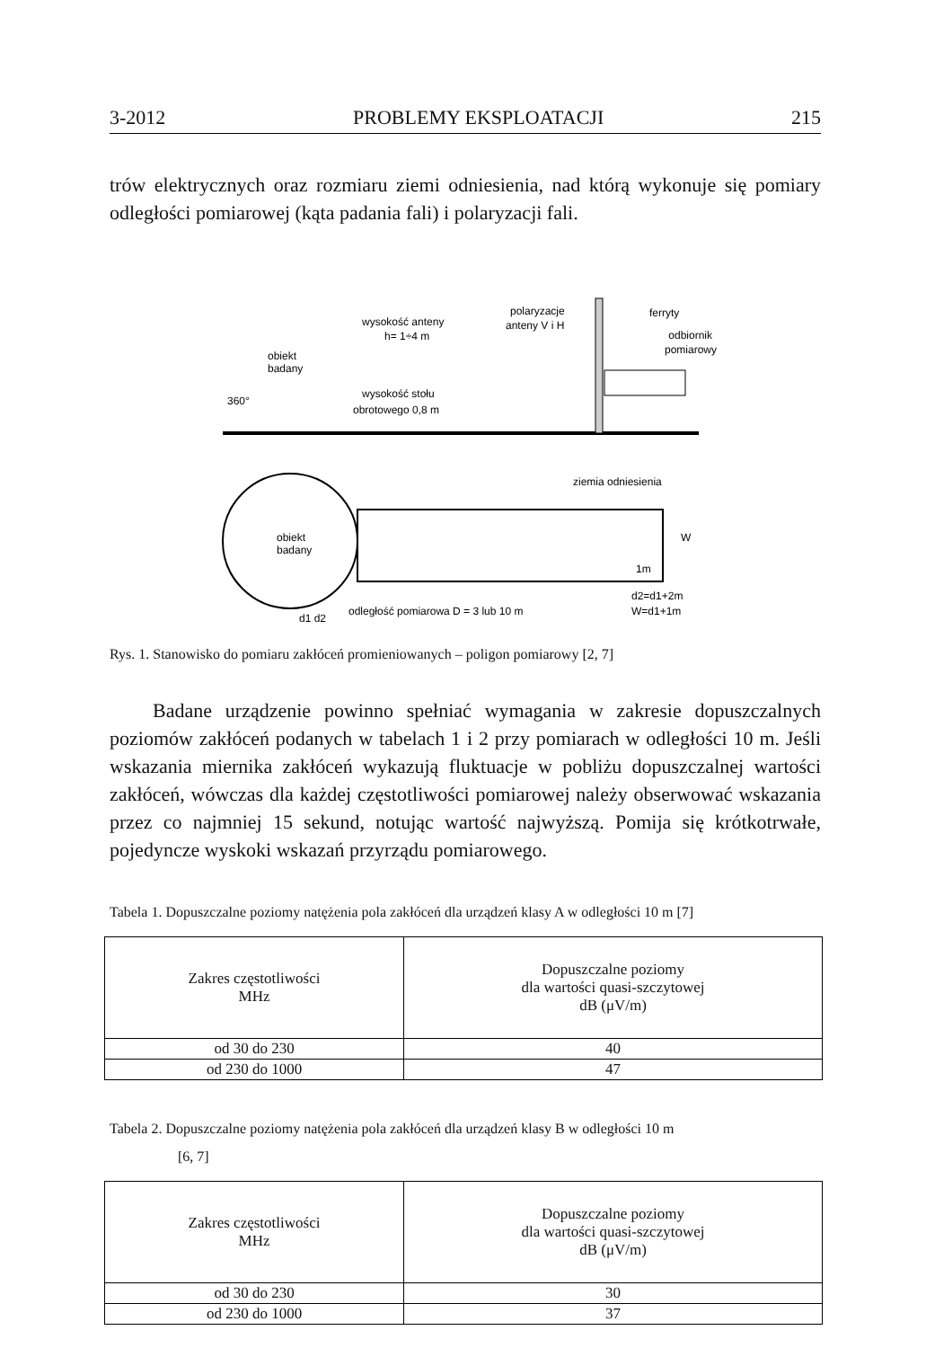3-2012 PROBLEMY EKSPLOATACJI 215
trów elektrycznych oraz rozmiaru ziemi odniesienia, nad którą wykonuje się pomiary odległości pomiarowej (kąta padania fali) i polaryzacji fali.
wysokość anteny
h= 1÷4 m
polaryzacje
anteny V i H
ferryty
odbiornik
pomiarowy
obiekt
badany
wysokość stołu
obrotowego 0,8 m
360°
ziemia odniesienia
obiekt
badany
W
1m
d2=d1+2m
W=d1+1m
odległość pomiarowa D = 3 lub 10 m
d1 d2
Rys. 1. Stanowisko do pomiaru zakłóceń promieniowanych – poligon pomiarowy [2, 7]
Badane urządzenie powinno spełniać wymagania w zakresie dopuszczalnych poziomów zakłóceń podanych w tabelach 1 i 2 przy pomiarach w odległości 10 m. Jeśli wskazania miernika zakłóceń wykazują fluktuacje w pobliżu dopuszczalnej wartości zakłóceń, wówczas dla każdej częstotliwości pomiarowej należy obserwować wskazania przez co najmniej 15 sekund, notując wartość najwyższą. Pomija się krótkotrwałe, pojedyncze wyskoki wskazań przyrządu pomiarowego.
Tabela 1. Dopuszczalne poziomy natężenia pola zakłóceń dla urządzeń klasy A w odległości 10 m [7]
| Zakres częstotliwości MHz | Dopuszczalne poziomy dla wartości quasi-szczytowej dB (μV/m) |
| --- | --- |
| od 30 do 230 | 40 |
| od 230 do 1000 | 47 |
Tabela 2. Dopuszczalne poziomy natężenia pola zakłóceń dla urządzeń klasy B w odległości 10 m
[6, 7]
| Zakres częstotliwości MHz | Dopuszczalne poziomy dla wartości quasi-szczytowej dB (μV/m) |
| --- | --- |
| od 30 do 230 | 30 |
| od 230 do 1000 | 37 |